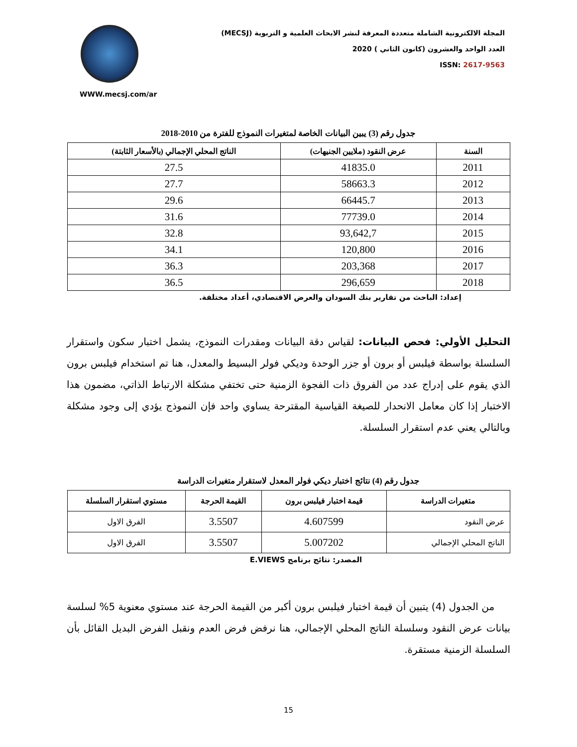WWW.mecsj.com/ar
المجلة الالكترونية الشاملة متعددة المعرفة لنشر الابحاث العلمية و التربوية (MECSJ)
العدد الواحد والعشرون (كانون الثاني ) 2020
ISSN: 2617-9563
جدول رقم (3) يبين البيانات الخاصة لمتغيرات النموذج للفترة من 2010-2018
| السنة | عرض النقود (ملايين الجنيهات) | الناتج المحلي الإجمالي (بالأسعار الثابتة) |
| --- | --- | --- |
| 2011 | 41835.0 | 27.5 |
| 2012 | 58663.3 | 27.7 |
| 2013 | 66445.7 | 29.6 |
| 2014 | 77739.0 | 31.6 |
| 2015 | 93,642,7 | 32.8 |
| 2016 | 120,800 | 34.1 |
| 2017 | 203,368 | 36.3 |
| 2018 | 296,659 | 36.5 |
إعداد: الباحث من تقارير بنك السودان والعرض الاقتصادي، أعداد مختلفة.
التحليل الأولي: فحص البيانات: لقياس دقة البيانات ومقدرات النموذج، يشمل اختبار سكون واستقرار السلسلة بواسطة فيلبس أو برون أو جزر الوحدة وديكي فولر البسيط والمعدل، هنا تم استخدام فيلبس برون الذي يقوم على إدراج عدد من الفروق ذات الفجوة الزمنية حتى تختفي مشكلة الارتباط الذاتي، مضمون هذا الاختبار إذا كان معامل الانحدار للصيغة القياسية المقترحة يساوي واحد فإن النموذج يؤدي إلى وجود مشكلة وبالتالي يعني عدم استقرار السلسلة.
جدول رقم (4) نتائج اختبار ديكي فولر المعدل لاستقرار متغيرات الدراسة
| متغيرات الدراسة | قيمة اختبار فيلبس برون | القيمة الحرجة | مستوي استقرار السلسلة |
| --- | --- | --- | --- |
| عرض النقود | 4.607599 | 3.5507 | الفرق الاول |
| الناتج المحلي الإجمالي | 5.007202 | 3.5507 | الفرق الاول |
المصدر: نتائج برنامج E.VIEWS
من الجدول (4) يتبين أن قيمة اختبار فيلبس برون أكبر من القيمة الحرجة عند مستوي معنوية 5% لسلسة بيانات عرض النقود وسلسلة الناتج المحلي الإجمالي، هنا نرفض فرض العدم ونقبل الفرض البديل القائل بأن السلسلة الزمنية مستقرة.
15